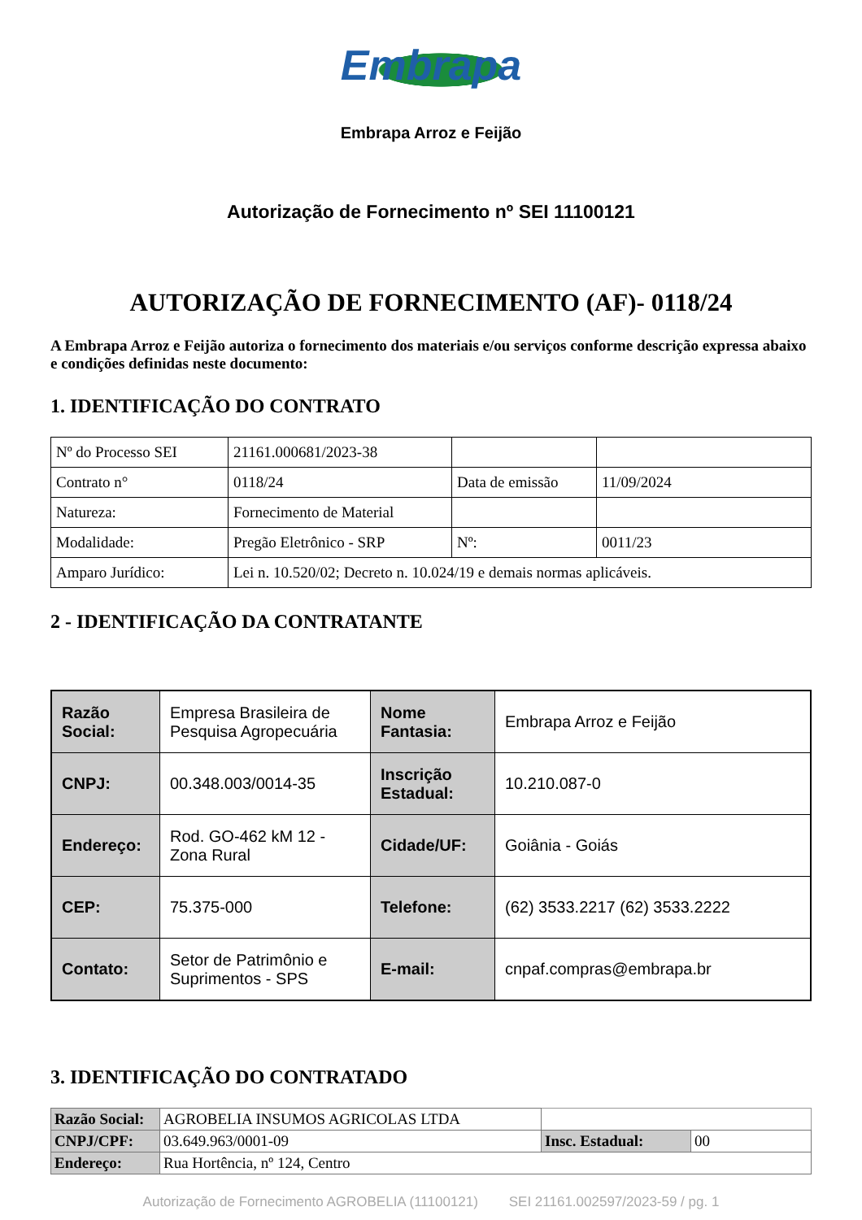Embrapa
Embrapa Arroz e Feijão
Autorização de Fornecimento nº SEI 11100121
AUTORIZAÇÃO DE FORNECIMENTO (AF)- 0118/24
A Embrapa Arroz e Feijão autoriza o fornecimento dos materiais e/ou serviços conforme descrição expressa abaixo e condições definidas neste documento:
1. IDENTIFICAÇÃO DO CONTRATO
| Nº do Processo SEI | 21161.000681/2023-38 | | |
| Contrato n° | 0118/24 | Data de emissão | 11/09/2024 |
| Natureza: | Fornecimento de Material | | |
| Modalidade: | Pregão Eletrônico - SRP | Nº: | 0011/23 |
| Amparo Jurídico: | Lei n. 10.520/02; Decreto n. 10.024/19 e demais normas aplicáveis. | | |
2 - IDENTIFICAÇÃO DA CONTRATANTE
| Razão Social: | Empresa Brasileira de Pesquisa Agropecuária | Nome Fantasia: | Embrapa Arroz e Feijão |
| CNPJ: | 00.348.003/0014-35 | Inscrição Estadual: | 10.210.087-0 |
| Endereço: | Rod. GO-462 kM 12 - Zona Rural | Cidade/UF: | Goiânia - Goiás |
| CEP: | 75.375-000 | Telefone: | (62) 3533.2217 (62) 3533.2222 |
| Contato: | Setor de Patrimônio e Suprimentos - SPS | E-mail: | cnpaf.compras@embrapa.br |
3. IDENTIFICAÇÃO DO CONTRATADO
| Razão Social: | AGROBELIA INSUMOS AGRICOLAS LTDA | | |
| CNPJ/CPF: | 03.649.963/0001-09 | Insc. Estadual: | 00 |
| Endereço: | Rua Hortência, nº 124, Centro | | |
Autorização de Fornecimento AGROBELIA (11100121) SEI 21161.002597/2023-59 / pg. 1